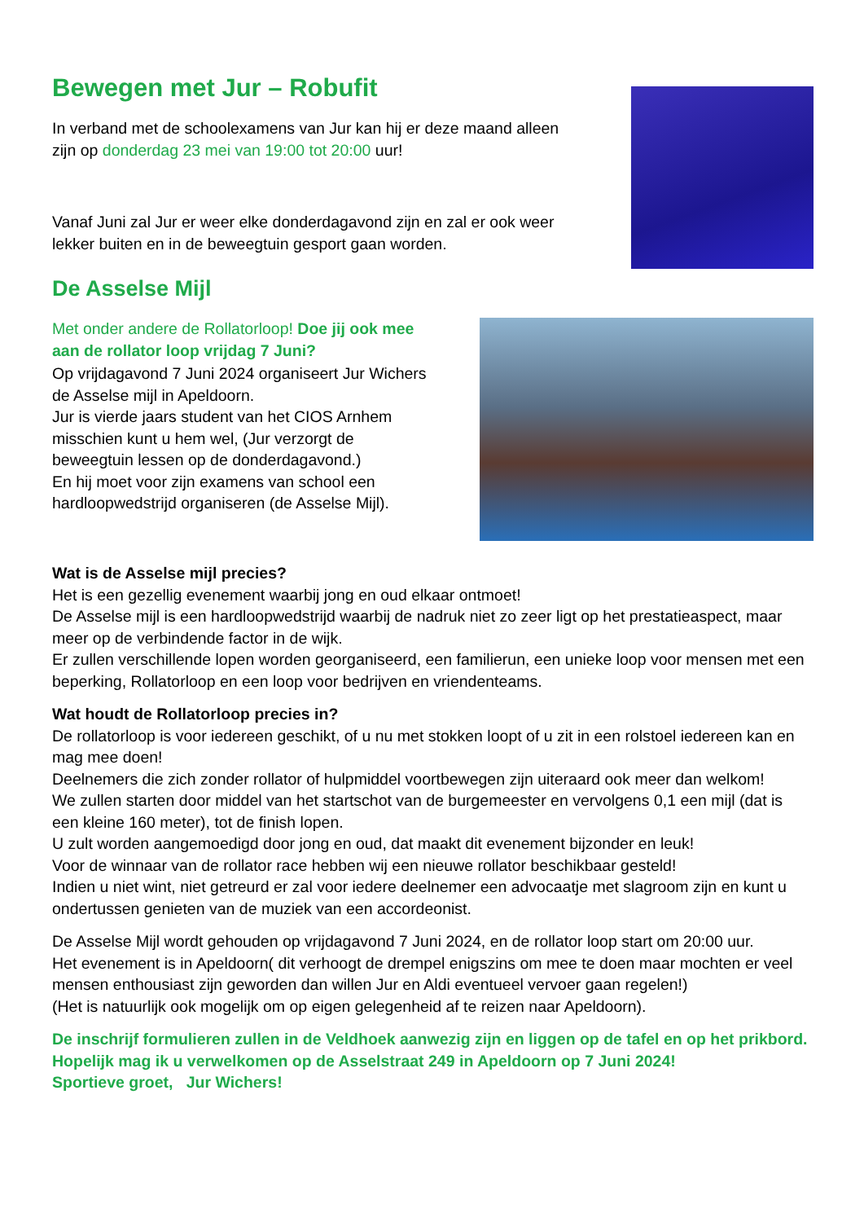Bewegen met Jur – Robufit
In verband met de schoolexamens van Jur kan hij er deze maand alleen zijn op donderdag 23 mei van 19:00 tot 20:00 uur!
Vanaf Juni zal Jur er weer elke donderdagavond zijn en zal er ook weer lekker buiten en in de beweegtuin gesport gaan worden.
De Asselse Mijl
Met onder andere de Rollatorloop! Doe jij ook mee aan de rollator loop vrijdag 7 Juni?
Op vrijdagavond 7 Juni 2024 organiseert Jur Wichers de Asselse mijl in Apeldoorn.
Jur is vierde jaars student van het CIOS Arnhem misschien kunt u hem wel, (Jur verzorgt de beweegtuin lessen op de donderdagavond.)
En hij moet voor zijn examens van school een hardloopwedstrijd organiseren (de Asselse Mijl).
Wat is de Asselse mijl precies?
Het is een gezellig evenement waarbij jong en oud elkaar ontmoet!
De Asselse mijl is een hardloopwedstrijd waarbij de nadruk niet zo zeer ligt op het prestatieaspect, maar meer op de verbindende factor in de wijk.
Er zullen verschillende lopen worden georganiseerd, een familierun, een unieke loop voor mensen met een beperking, Rollatorloop en een loop voor bedrijven en vriendenteams.
Wat houdt de Rollatorloop precies in?
De rollatorloop is voor iedereen geschikt, of u nu met stokken loopt of u zit in een rolstoel iedereen kan en mag mee doen!
Deelnemers die zich zonder rollator of hulpmiddel voortbewegen zijn uiteraard ook meer dan welkom!
We zullen starten door middel van het startschot van de burgemeester en vervolgens 0,1 een mijl (dat is een kleine 160 meter), tot de finish lopen.
U zult worden aangemoedigd door jong en oud, dat maakt dit evenement bijzonder en leuk!
Voor de winnaar van de rollator race hebben wij een nieuwe rollator beschikbaar gesteld!
Indien u niet wint, niet getreurd er zal voor iedere deelnemer een advocaatje met slagroom zijn en kunt u ondertussen genieten van de muziek van een accordeonist.
De Asselse Mijl wordt gehouden op vrijdagavond 7 Juni 2024, en de rollator loop start om 20:00 uur.
Het evenement is in Apeldoorn( dit verhoogt de drempel enigszins om mee te doen maar mochten er veel mensen enthousiast zijn geworden dan willen Jur en Aldi eventueel vervoer gaan regelen!)
(Het is natuurlijk ook mogelijk om op eigen gelegenheid af te reizen naar Apeldoorn).
De inschrijf formulieren zullen in de Veldhoek aanwezig zijn en liggen op de tafel en op het prikbord.
Hopelijk mag ik u verwelkomen op de Asselstraat 249 in Apeldoorn op 7 Juni 2024!
Sportieve groet, Jur Wichers!